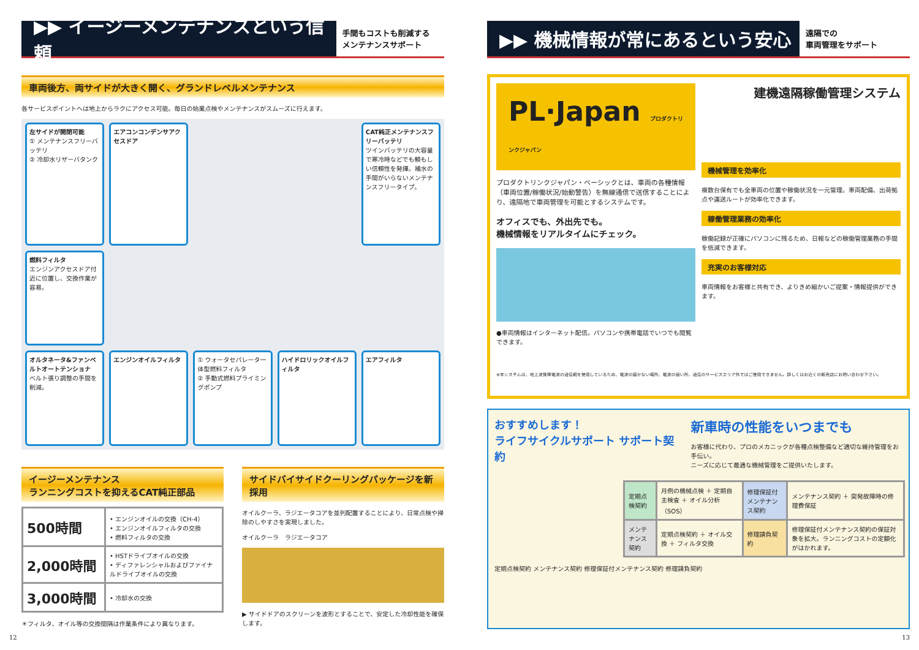▶▶ イージーメンテナンスという信頼
手間もコストも削減する
メンテナンスサポート
車両後方、両サイドが大きく開く、グランドレベルメンテナンス
各サービスポイントへは地上からラクにアクセス可能。毎日の始業点検やメンテナンスがスムーズに行えます。
左サイドが開閉可能
① メンテナンスフリーバッテリ
② 冷却水リザーバタンク
エアコンコンデンサアクセスドア
CAT純正メンテナンスフリーバッテリ
ツインバッテリの大容量で寒冷時などでも頼もしい信頼性を発揮。補水の手間がいらないメンテナンスフリータイプ。
燃料フィルタ
エンジンアクセスドア付近に位置し、交換作業が容易。
オルタネータ&ファンベルトオートテンショナ
ベルト張り調整の手間を削減。
エンジンオイルフィルタ
① ウォータセパレータ一体型燃料フィルタ
② 手動式燃料プライミングポンプ
ハイドロリックオイルフィルタ
エアフィルタ
イージーメンテナンス
ランニングコストを抑えるCAT純正部品
| 500時間 | • エンジンオイルの交換（CH-4） • エンジンオイルフィルタの交換 • 燃料フィルタの交換 |
| 2,000時間 | • HSTドライブオイルの交換 • ディファレンシャルおよびファイナルドライブオイルの交換 |
| 3,000時間 | • 冷却水の交換 |
＊フィルタ、オイル等の交換間隔は作業条件により異なります。
サイドバイサイドクーリングパッケージを新採用
オイルクーラ、ラジエータコアを並列配置することにより、日常点検や掃除のしやすさを実現しました。
オイルクーラ　ラジエータコア
▶ サイドドアのスクリーンを波形とすることで、安定した冷却性能を確保します。
▶▶ 機械情報が常にあるという安心
遠隔での
車両管理をサポート
PL·Japan プロダクトリンクジャパン
プロダクトリンクジャパン・ベーシックとは、車両の各種情報（車両位置/稼働状況/始動警告）を無線通信で送信することにより、遠隔地で車両管理を可能とするシステムです。
オフィスでも、外出先でも。
機械情報をリアルタイムにチェック。
●車両情報はインターネット配信。パソコンや携帯電話でいつでも閲覧できます。
建機遠隔稼働管理システム
機械管理を効率化
複数台保有でも全車両の位置や稼働状況を一元管理。車両配備、出荷拠点や運送ルートが効率化できます。
稼働管理業務の効率化
稼働記録が正確にパソコンに残るため、日報などの稼働管理業務の手間を低減できます。
充実のお客様対応
車両情報をお客様と共有でき、よりきめ細かいご提案・情報提供ができます。
※本システムは、地上波携帯電波の通信網を使用しているため、電波の届かない場所、電波の弱い所、通信のサービスエリア外ではご使用できません。詳しくはお近くの販売店にお問い合わせ下さい。
おすすめします！
ライフサイクルサポート サポート契約
新車時の性能をいつまでも
お客様に代わり、プロのメカニックが各種点検整備など適切な維持管理をお手伝い。
ニーズに応じて最適な機械管理をご提供いたします。
| 定期点検契約 | 月例の機械点検 ＋ 定期自主検査 ＋ オイル分析（SOS） | 修理保証付メンテナンス契約 | メンテナンス契約 ＋ 突発故障時の修理費保証 |
| メンテナンス契約 | 定期点検契約 ＋ オイル交換 ＋ フィルタ交換 | 修理請負契約 | 修理保証付メンテナンス契約の保証対象を拡大。ランニングコストの定額化がはかれます。 |
定期点検契約 メンテナンス契約 修理保証付メンテナンス契約 修理請負契約
12 13